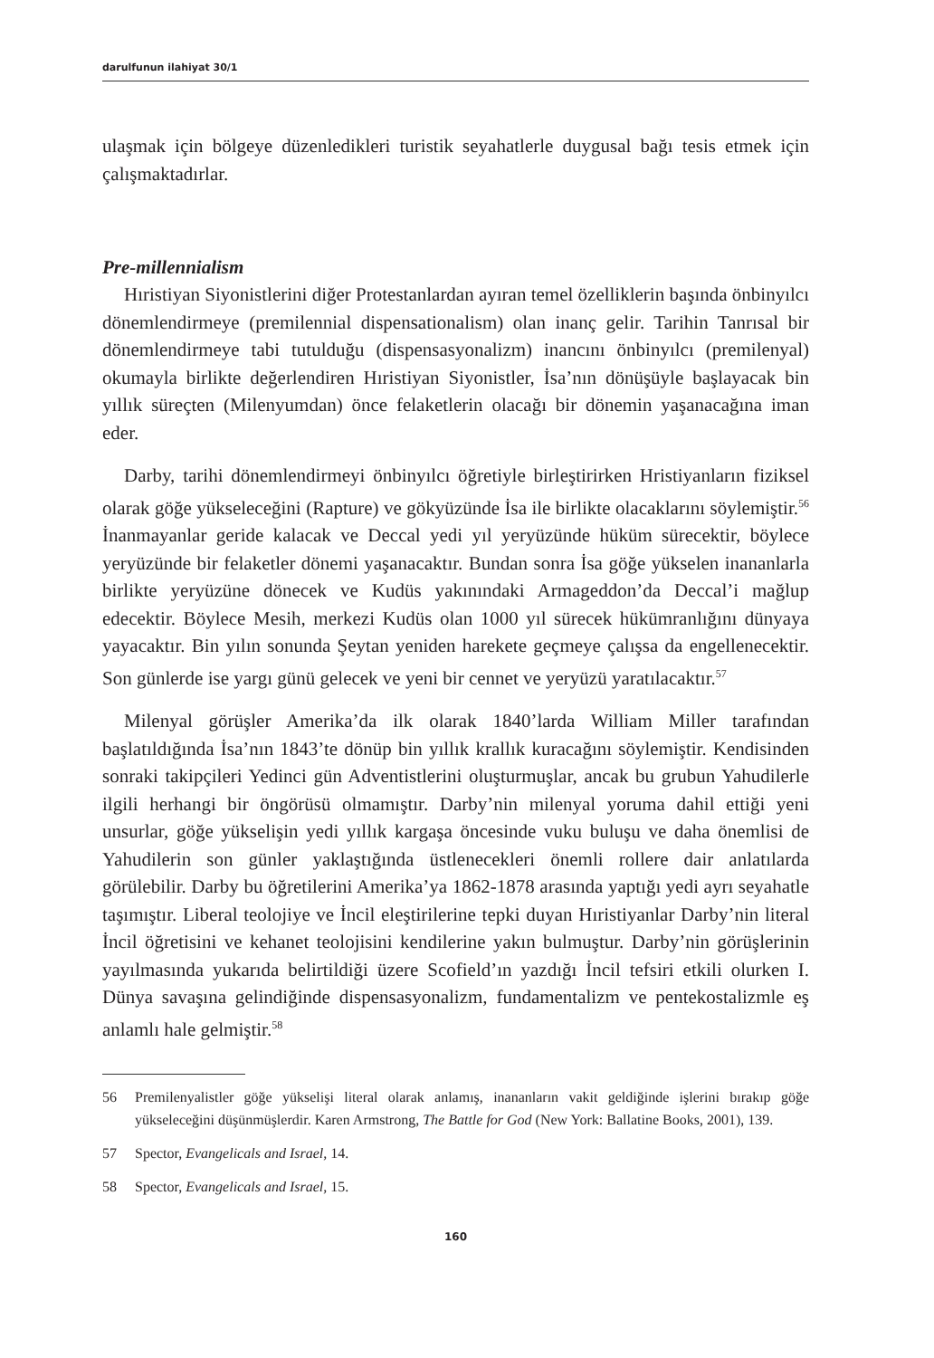darulfunun ilahiyat 30/1
ulaşmak için bölgeye düzenledikleri turistik seyahatlerle duygusal bağı tesis etmek için çalışmaktadırlar.
Pre-millennialism
Hıristiyan Siyonistlerini diğer Protestanlardan ayıran temel özelliklerin başında önbinyılcı dönemlendirmeye (premilennial dispensationalism) olan inanç gelir. Tarihin Tanrısal bir dönemlendirmeye tabi tutulduğu (dispensasyonalizm) inancını önbinyılcı (premilenyal) okumayla birlikte değerlendiren Hıristiyan Siyonistler, İsa’nın dönüşüyle başlayacak bin yıllık süreçten (Milenyumdan) önce felaketlerin olacağı bir dönemin yaşanacağına iman eder.
Darby, tarihi dönemlendirmeyi önbinyılcı öğretiyle birleştirirken Hristiyanların fiziksel olarak göğe yükseleceğini (Rapture) ve gökyüzünde İsa ile birlikte olacaklarını söylemiştir.<sup>56</sup> İnanmayanlar geride kalacak ve Deccal yedi yıl yeryüzünde hüküm sürecektir, böylece yeryüzünde bir felaketler dönemi yaşanacaktır. Bundan sonra İsa göğe yükselen inananlarla birlikte yeryüzüne dönecek ve Kudüs yakınındaki Armageddon’da Deccal’i mağlup edecektir. Böylece Mesih, merkezi Kudüs olan 1000 yıl sürecek hükümranlığını dünyaya yayacaktır. Bin yılın sonunda Şeytan yeniden harekete geçmeye çalışsa da engellenecektir. Son günlerde ise yargı günü gelecek ve yeni bir cennet ve yeryüzü yaratılacaktır.<sup>57</sup>
Milenyal görüşler Amerika’da ilk olarak 1840’larda William Miller tarafından başlatıldığında İsa’nın 1843’te dönüp bin yıllık krallık kuracağını söylemiştir. Kendisinden sonraki takipçileri Yedinci gün Adventistlerini oluşturmuşlar, ancak bu grubun Yahudilerle ilgili herhangi bir öngörüsü olmamıştır. Darby’nin milenyal yoruma dahil ettiği yeni unsurlar, göğe yükselişin yedi yıllık kargaşa öncesinde vuku buluşu ve daha önemlisi de Yahudilerin son günler yaklaştığında üstlenecekleri önemli rollere dair anlatılarda görülebilir. Darby bu öğretilerini Amerika’ya 1862-1878 arasında yaptığı yedi ayrı seyahatle taşımıştır. Liberal teolojiye ve İncil eleştirilerine tepki duyan Hıristiyanlar Darby’nin literal İncil öğretisini ve kehanet teolojisini kendilerine yakın bulmuştur. Darby’nin görüşlerinin yayılmasında yukarıda belirtildiği üzere Scofield’ın yazdığı İncil tefsiri etkili olurken I. Dünya savaşına gelindiğinde dispensasyonalizm, fundamentalizm ve pentekostalizmle eş anlamlı hale gelmiştir.<sup>58</sup>
56 Premilenyalistler göğe yükselişi literal olarak anlamış, inananların vakit geldiğinde işlerini bırakıp göğe yükseleceğini düşünmüşlerdir. Karen Armstrong, The Battle for God (New York: Ballatine Books, 2001), 139.
57 Spector, Evangelicals and Israel, 14.
58 Spector, Evangelicals and Israel, 15.
160